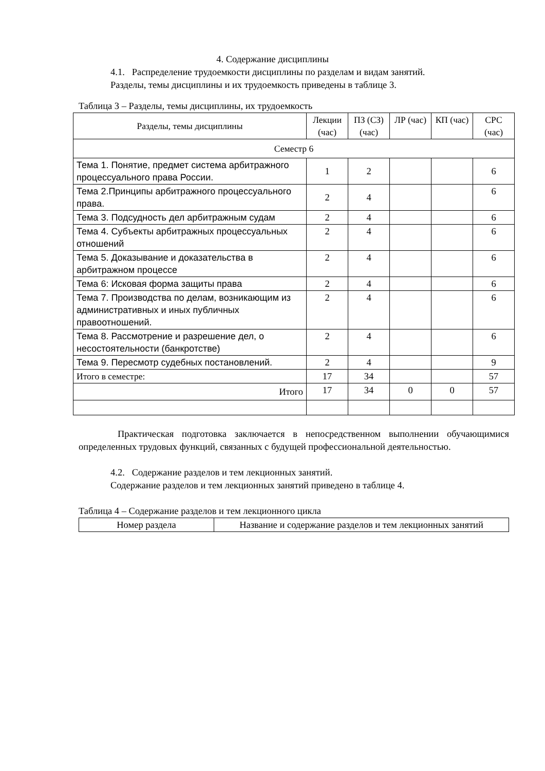4. Содержание дисциплины
4.1. Распределение трудоемкости дисциплины по разделам и видам занятий.
Разделы, темы дисциплины и их трудоемкость приведены в таблице 3.
Таблица 3 – Разделы, темы дисциплины, их трудоемкость
| Разделы, темы дисциплины | Лекции (час) | ПЗ (СЗ) (час) | ЛР (час) | КП (час) | СРС (час) |
| --- | --- | --- | --- | --- | --- |
| Семестр 6 | | | | | |
| Тема 1. Понятие, предмет система арбитражного процессуального права России. | 1 | 2 | | | 6 |
| Тема 2.Принципы арбитражного процессуального права. | 2 | 4 | | | 6 |
| Тема 3. Подсудность дел арбитражным судам | 2 | 4 | | | 6 |
| Тема 4. Субъекты арбитражных процессуальных отношений | 2 | 4 | | | 6 |
| Тема 5. Доказывание и доказательства в арбитражном процессе | 2 | 4 | | | 6 |
| Тема 6: Исковая форма защиты права | 2 | 4 | | | 6 |
| Тема 7. Производства по делам, возникающим из административных и иных публичных правоотношений. | 2 | 4 | | | 6 |
| Тема 8. Рассмотрение и разрешение дел, о несостоятельности (банкротстве) | 2 | 4 | | | 6 |
| Тема 9. Пересмотр судебных постановлений. | 2 | 4 | | | 9 |
| Итого в семестре: | 17 | 34 | | | 57 |
| Итого | 17 | 34 | 0 | 0 | 57 |
Практическая подготовка заключается в непосредственном выполнении обучающимися определенных трудовых функций, связанных с будущей профессиональной деятельностью.
4.2. Содержание разделов и тем лекционных занятий.
Содержание разделов и тем лекционных занятий приведено в таблице 4.
Таблица 4 – Содержание разделов и тем лекционного цикла
| Номер раздела | Название и содержание разделов и тем лекционных занятий |
| --- | --- |